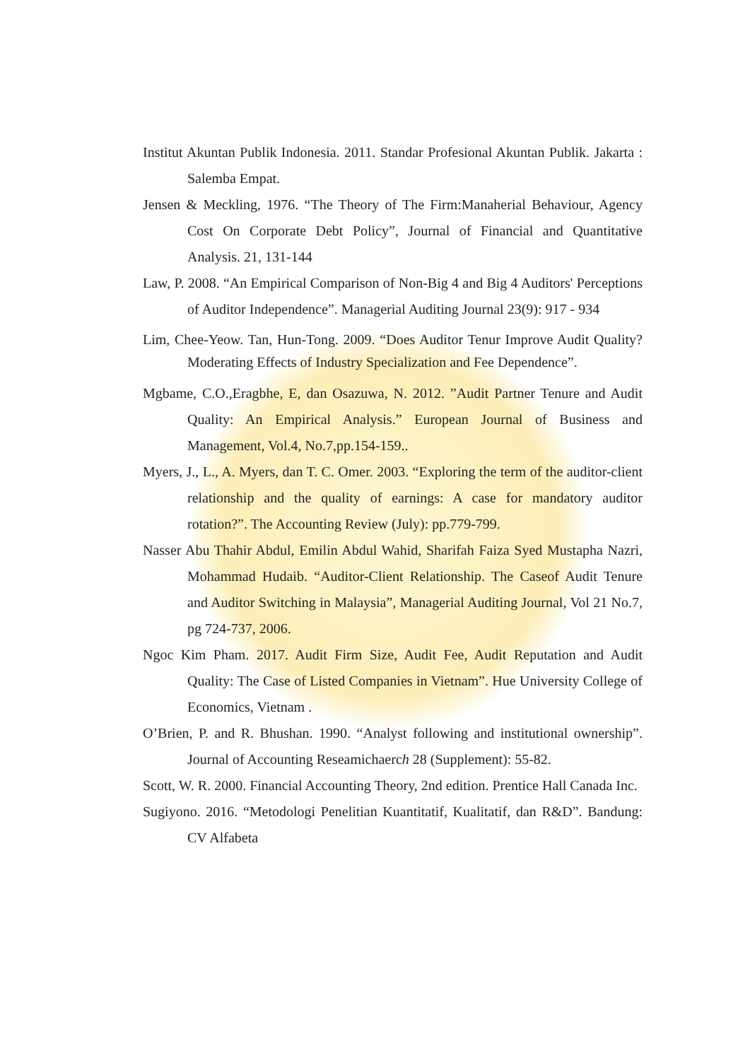Institut Akuntan Publik Indonesia. 2011. Standar Profesional Akuntan Publik. Jakarta : Salemba Empat.
Jensen & Meckling, 1976. “The Theory of The Firm:Manaherial Behaviour, Agency Cost On Corporate Debt Policy”, Journal of Financial and Quantitative Analysis. 21, 131-144
Law, P. 2008. “An Empirical Comparison of Non-Big 4 and Big 4 Auditors' Perceptions of Auditor Independence”. Managerial Auditing Journal 23(9): 917 - 934
Lim, Chee-Yeow. Tan, Hun-Tong. 2009. “Does Auditor Tenur Improve Audit Quality? Moderating Effects of Industry Specialization and Fee Dependence”.
Mgbame, C.O.,Eragbhe, E, dan Osazuwa, N. 2012. ”Audit Partner Tenure and Audit Quality: An Empirical Analysis.” European Journal of Business and Management, Vol.4, No.7,pp.154-159..
Myers, J., L., A. Myers, dan T. C. Omer. 2003. “Exploring the term of the auditor-client relationship and the quality of earnings: A case for mandatory auditor rotation?”. The Accounting Review (July): pp.779-799.
Nasser Abu Thahir Abdul, Emilin Abdul Wahid, Sharifah Faiza Syed Mustapha Nazri, Mohammad Hudaib. “Auditor-Client Relationship. The Caseof Audit Tenure and Auditor Switching in Malaysia”, Managerial Auditing Journal, Vol 21 No.7, pg 724-737, 2006.
Ngoc Kim Pham. 2017. Audit Firm Size, Audit Fee, Audit Reputation and Audit Quality: The Case of Listed Companies in Vietnam”. Hue University College of Economics, Vietnam .
O’Brien, P. and R. Bhushan. 1990. “Analyst following and institutional ownership”. Journal of Accounting Reseamichaerch 28 (Supplement): 55-82.
Scott, W. R. 2000. Financial Accounting Theory, 2nd edition. Prentice Hall Canada Inc.
Sugiyono. 2016. “Metodologi Penelitian Kuantitatif, Kualitatif, dan R&D”. Bandung: CV Alfabeta